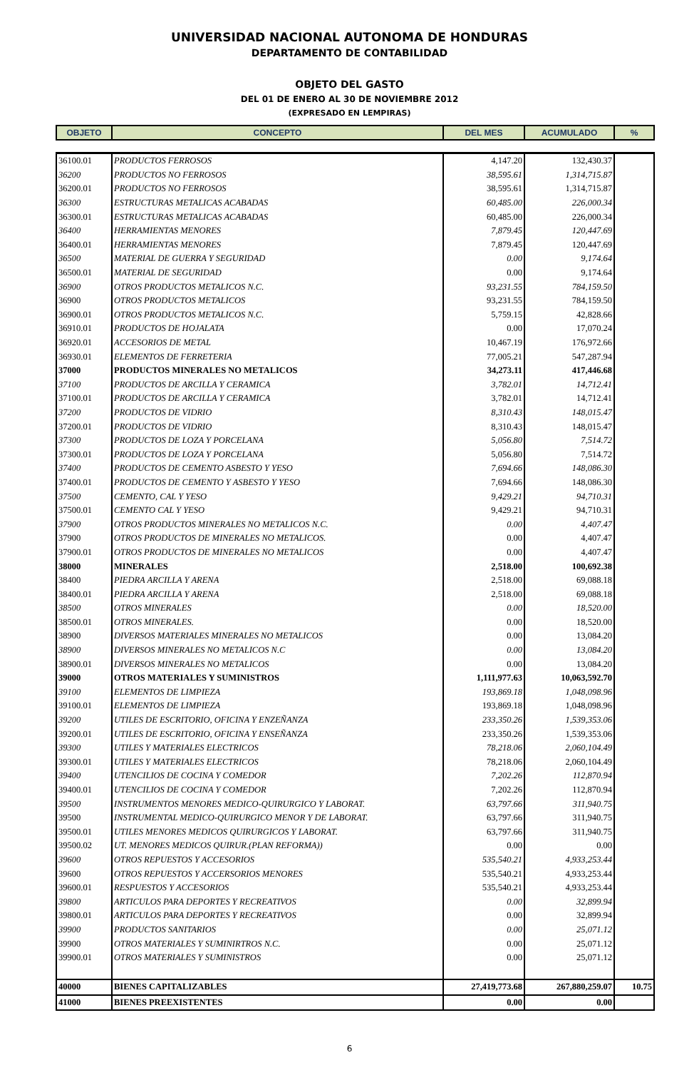UNIVERSIDAD NACIONAL AUTONOMA DE HONDURAS
DEPARTAMENTO DE CONTABILIDAD
OBJETO DEL GASTO
DEL 01 DE ENERO AL 30 DE NOVIEMBRE 2012
(EXPRESADO EN LEMPIRAS)
| OBJETO | CONCEPTO | DEL MES | ACUMULADO | % |
| --- | --- | --- | --- | --- |
| 36100.01 | PRODUCTOS FERROSOS | 4,147.20 | 132,430.37 | |
| 36200 | PRODUCTOS NO FERROSOS | 38,595.61 | 1,314,715.87 | |
| 36200.01 | PRODUCTOS NO FERROSOS | 38,595.61 | 1,314,715.87 | |
| 36300 | ESTRUCTURAS METALICAS ACABADAS | 60,485.00 | 226,000.34 | |
| 36300.01 | ESTRUCTURAS METALICAS ACABADAS | 60,485.00 | 226,000.34 | |
| 36400 | HERRAMIENTAS MENORES | 7,879.45 | 120,447.69 | |
| 36400.01 | HERRAMIENTAS MENORES | 7,879.45 | 120,447.69 | |
| 36500 | MATERIAL DE GUERRA Y SEGURIDAD | 0.00 | 9,174.64 | |
| 36500.01 | MATERIAL DE SEGURIDAD | 0.00 | 9,174.64 | |
| 36900 | OTROS PRODUCTOS METALICOS N.C. | 93,231.55 | 784,159.50 | |
| 36900 | OTROS PRODUCTOS METALICOS | 93,231.55 | 784,159.50 | |
| 36900.01 | OTROS PRODUCTOS METALICOS N.C. | 5,759.15 | 42,828.66 | |
| 36910.01 | PRODUCTOS DE HOJALATA | 0.00 | 17,070.24 | |
| 36920.01 | ACCESORIOS DE METAL | 10,467.19 | 176,972.66 | |
| 36930.01 | ELEMENTOS DE FERRETERIA | 77,005.21 | 547,287.94 | |
| 37000 | PRODUCTOS MINERALES NO METALICOS | 34,273.11 | 417,446.68 | |
| 37100 | PRODUCTOS DE ARCILLA Y CERAMICA | 3,782.01 | 14,712.41 | |
| 37100.01 | PRODUCTOS DE ARCILLA Y CERAMICA | 3,782.01 | 14,712.41 | |
| 37200 | PRODUCTOS DE VIDRIO | 8,310.43 | 148,015.47 | |
| 37200.01 | PRODUCTOS DE VIDRIO | 8,310.43 | 148,015.47 | |
| 37300 | PRODUCTOS DE LOZA Y PORCELANA | 5,056.80 | 7,514.72 | |
| 37300.01 | PRODUCTOS DE LOZA Y PORCELANA | 5,056.80 | 7,514.72 | |
| 37400 | PRODUCTOS DE CEMENTO ASBESTO Y YESO | 7,694.66 | 148,086.30 | |
| 37400.01 | PRODUCTOS DE CEMENTO Y ASBESTO Y YESO | 7,694.66 | 148,086.30 | |
| 37500 | CEMENTO, CAL Y YESO | 9,429.21 | 94,710.31 | |
| 37500.01 | CEMENTO CAL Y YESO | 9,429.21 | 94,710.31 | |
| 37900 | OTROS PRODUCTOS MINERALES NO METALICOS N.C. | 0.00 | 4,407.47 | |
| 37900 | OTROS PRODUCTOS DE MINERALES NO METALICOS. | 0.00 | 4,407.47 | |
| 37900.01 | OTROS PRODUCTOS DE MINERALES NO METALICOS | 0.00 | 4,407.47 | |
| 38000 | MINERALES | 2,518.00 | 100,692.38 | |
| 38400 | PIEDRA ARCILLA Y ARENA | 2,518.00 | 69,088.18 | |
| 38400.01 | PIEDRA ARCILLA Y ARENA | 2,518.00 | 69,088.18 | |
| 38500 | OTROS MINERALES | 0.00 | 18,520.00 | |
| 38500.01 | OTROS MINERALES. | 0.00 | 18,520.00 | |
| 38900 | DIVERSOS MATERIALES MINERALES NO METALICOS | 0.00 | 13,084.20 | |
| 38900 | DIVERSOS MINERALES NO METALICOS N.C | 0.00 | 13,084.20 | |
| 38900.01 | DIVERSOS MINERALES NO METALICOS | 0.00 | 13,084.20 | |
| 39000 | OTROS MATERIALES Y SUMINISTROS | 1,111,977.63 | 10,063,592.70 | |
| 39100 | ELEMENTOS DE LIMPIEZA | 193,869.18 | 1,048,098.96 | |
| 39100.01 | ELEMENTOS DE LIMPIEZA | 193,869.18 | 1,048,098.96 | |
| 39200 | UTILES DE ESCRITORIO, OFICINA Y ENZEÑANZA | 233,350.26 | 1,539,353.06 | |
| 39200.01 | UTILES DE ESCRITORIO, OFICINA Y ENSEÑANZA | 233,350.26 | 1,539,353.06 | |
| 39300 | UTILES Y MATERIALES ELECTRICOS | 78,218.06 | 2,060,104.49 | |
| 39300.01 | UTILES Y MATERIALES ELECTRICOS | 78,218.06 | 2,060,104.49 | |
| 39400 | UTENCILIOS DE COCINA Y COMEDOR | 7,202.26 | 112,870.94 | |
| 39400.01 | UTENCILIOS DE COCINA Y COMEDOR | 7,202.26 | 112,870.94 | |
| 39500 | INSTRUMENTOS MENORES MEDICO-QUIRURGICO Y LABORAT. | 63,797.66 | 311,940.75 | |
| 39500 | INSTRUMENTAL MEDICO-QUIRURGICO MENOR Y DE LABORAT. | 63,797.66 | 311,940.75 | |
| 39500.01 | UTILES MENORES MEDICOS QUIRURGICOS Y LABORAT. | 63,797.66 | 311,940.75 | |
| 39500.02 | UT. MENORES MEDICOS QUIRUR.(PLAN REFORMA)) | 0.00 | 0.00 | |
| 39600 | OTROS REPUESTOS Y ACCESORIOS | 535,540.21 | 4,933,253.44 | |
| 39600 | OTROS REPUESTOS Y ACCERSORIOS MENORES | 535,540.21 | 4,933,253.44 | |
| 39600.01 | RESPUESTOS Y ACCESORIOS | 535,540.21 | 4,933,253.44 | |
| 39800 | ARTICULOS PARA DEPORTES Y RECREATIVOS | 0.00 | 32,899.94 | |
| 39800.01 | ARTICULOS PARA DEPORTES Y RECREATIVOS | 0.00 | 32,899.94 | |
| 39900 | PRODUCTOS SANITARIOS | 0.00 | 25,071.12 | |
| 39900 | OTROS MATERIALES Y SUMINIRTROS N.C. | 0.00 | 25,071.12 | |
| 39900.01 | OTROS MATERIALES Y SUMINISTROS | 0.00 | 25,071.12 | |
| 40000 | BIENES CAPITALIZABLES | 27,419,773.68 | 267,880,259.07 | 10.75 |
| 41000 | BIENES PREEXISTENTES | 0.00 | 0.00 | |
6